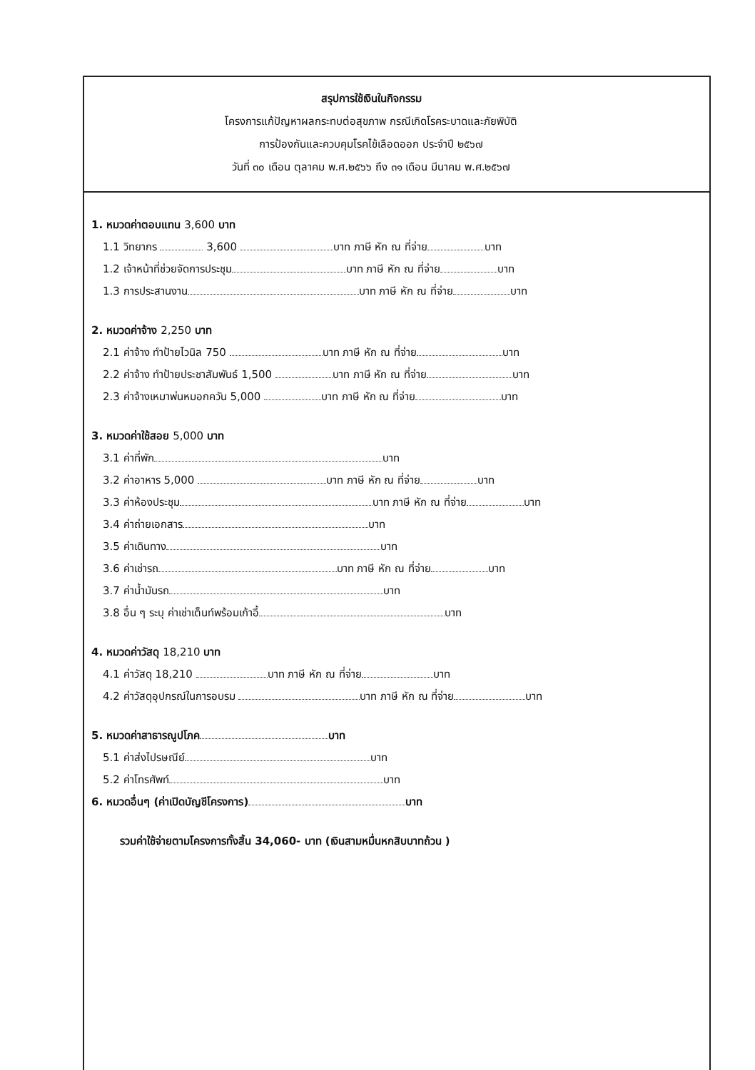สรุปการใช้เงินในกิจกรรม
โครงการแก้ปัญหาผลกระทบต่อสุขภาพ กรณีเกิดโรคระบาดและภัยพิบัติ
การป้องกันและควบคุมโรคไข้เลือดออก ประจำปี ๒๕๖๗
วันที่ ๓๐ เดือน ตุลาคม พ.ศ.๒๕๖๖ ถึง ๓๑ เดือน มีนาคม พ.ศ.๒๕๖๗
1. หมวดค่าตอบแทน 3,600 บาท
1.1 วิทยากร 3,600 บาท ภาษี หัก ณ ที่จ่าย บาท
1.2 เจ้าหน้าที่ช่วยจัดการประชุม บาท ภาษี หัก ณ ที่จ่าย บาท
1.3 การประสานงาน บาท ภาษี หัก ณ ที่จ่าย บาท
2. หมวดค่าจ้าง 2,250 บาท
2.1 ค่าจ้าง ทำป้ายไวนิล 750 บาท ภาษี หัก ณ ที่จ่าย บาท
2.2 ค่าจ้าง ทำป้ายประชาสัมพันธ์ 1,500 บาท ภาษี หัก ณ ที่จ่าย บาท
2.3 ค่าจ้างเหมาพ่นหมอกควัน 5,000 บาท ภาษี หัก ณ ที่จ่าย บาท
3. หมวดค่าใช้สอย 5,000 บาท
3.1 ค่าที่พัก บาท
3.2 ค่าอาหาร 5,000 บาท ภาษี หัก ณ ที่จ่าย บาท
3.3 ค่าห้องประชุม บาท ภาษี หัก ณ ที่จ่าย บาท
3.4 ค่าถ่ายเอกสาร บาท
3.5 ค่าเดินทาง บาท
3.6 ค่าเช่ารถ บาท ภาษี หัก ณ ที่จ่าย บาท
3.7 ค่าน้ำมันรถ บาท
3.8 อื่น ๆ ระบุ ค่าเช่าเต็นท์พร้อมเก้าอี้ บาท
4. หมวดค่าวัสดุ 18,210 บาท
4.1 ค่าวัสดุ 18,210 บาท ภาษี หัก ณ ที่จ่าย บาท
4.2 ค่าวัสดุอุปกรณ์ในการอบรม บาท ภาษี หัก ณ ที่จ่าย บาท
5. หมวดค่าสาธารณูปโภค บาท
5.1 ค่าส่งไปรษณีย์ บาท
5.2 ค่าโทรศัพท์ บาท
6. หมวดอื่นๆ (ค่าเปิดบัญชีโครงการ) บาท
รวมค่าใช้จ่ายตามโครงการทั้งสิ้น 34,060- บาท (เงินสามหมื่นหกสิบบาทถ้วน )